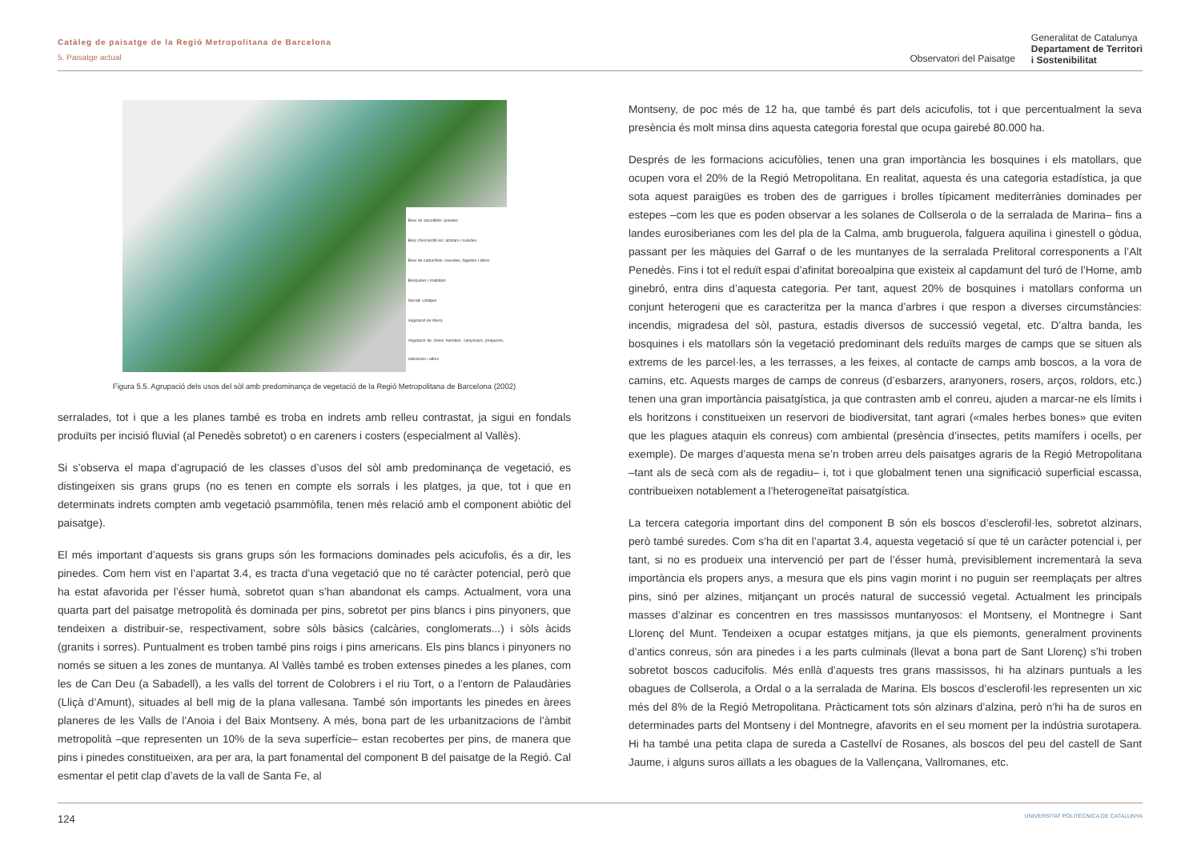Catàleg de paisatge de la Regió Metropolitana de Barcelona
5. Paisatge actual
Observatori del Paisatge
Generalitat de Catalunya
Departament de Territori
i Sostenibilitat
Bosc de aciculifolis: pinedes
Bosc d'esclerofil·les: alzinars i suredes
Bosc de caducifolis: rouredes, fagedes i altres
Bosquines i matollars
Sorrals i platges
Vegetació de ribera
Vegetació de zones humides: canyissars, jonqueres, saliconars i altres
Figura 5.5. Agrupació dels usos del sòl amb predominança de vegetació de la Regió Metropolitana de Barcelona (2002)
serralades, tot i que a les planes també es troba en indrets amb relleu contrastat, ja sigui en fondals produïts per incisió fluvial (al Penedès sobretot) o en careners i costers (especialment al Vallès).
Si s’observa el mapa d’agrupació de les classes d’usos del sòl amb predominança de vegetació, es distingeixen sis grans grups (no es tenen en compte els sorrals i les platges, ja que, tot i que en determinats indrets compten amb vegetació psammòfila, tenen més relació amb el component abiòtic del paisatge).
El més important d’aquests sis grans grups són les formacions dominades pels acicufolis, és a dir, les pinedes. Com hem vist en l’apartat 3.4, es tracta d’una vegetació que no té caràcter potencial, però que ha estat afavorida per l’ésser humà, sobretot quan s’han abandonat els camps. Actualment, vora una quarta part del paisatge metropolità és dominada per pins, sobretot per pins blancs i pins pinyoners, que tendeixen a distribuir-se, respectivament, sobre sòls bàsics (calcàries, conglomerats...) i sòls àcids (granits i sorres). Puntualment es troben també pins roigs i pins americans. Els pins blancs i pinyoners no només se situen a les zones de muntanya. Al Vallès també es troben extenses pinedes a les planes, com les de Can Deu (a Sabadell), a les valls del torrent de Colobrers i el riu Tort, o a l’entorn de Palaudàries (Lliçà d’Amunt), situades al bell mig de la plana vallesana. També són importants les pinedes en àrees planeres de les Valls de l’Anoia i del Baix Montseny. A més, bona part de les urbanitzacions de l’àmbit metropolità –que representen un 10% de la seva superfície– estan recobertes per pins, de manera que pins i pinedes constitueixen, ara per ara, la part fonamental del component B del paisatge de la Regió. Cal esmentar el petit clap d’avets de la vall de Santa Fe, al
Montseny, de poc més de 12 ha, que també és part dels acicufolis, tot i que percentualment la seva presència és molt minsa dins aquesta categoria forestal que ocupa gairebé 80.000 ha.
Després de les formacions acicufòlies, tenen una gran importància les bosquines i els matollars, que ocupen vora el 20% de la Regió Metropolitana. En realitat, aquesta és una categoria estadística, ja que sota aquest paraigües es troben des de garrigues i brolles típicament mediterrànies dominades per estepes –com les que es poden observar a les solanes de Collserola o de la serralada de Marina– fins a landes eurosiberianes com les del pla de la Calma, amb bruguerola, falguera aquilina i ginestell o gòdua, passant per les màquies del Garraf o de les muntanyes de la serralada Prelitoral corresponents a l’Alt Penedès. Fins i tot el reduït espai d’afinitat boreoalpina que existeix al capdamunt del turó de l’Home, amb ginebró, entra dins d’aquesta categoria. Per tant, aquest 20% de bosquines i matollars conforma un conjunt heterogeni que es caracteritza per la manca d’arbres i que respon a diverses circumstàncies: incendis, migradesa del sòl, pastura, estadis diversos de successió vegetal, etc. D’altra banda, les bosquines i els matollars són la vegetació predominant dels reduïts marges de camps que se situen als extrems de les parcel·les, a les terrasses, a les feixes, al contacte de camps amb boscos, a la vora de camins, etc. Aquests marges de camps de conreus (d’esbarzers, aranyoners, rosers, arços, roldors, etc.) tenen una gran importància paisatgística, ja que contrasten amb el conreu, ajuden a marcar-ne els límits i els horitzons i constitueixen un reservori de biodiversitat, tant agrari («males herbes bones» que eviten que les plagues ataquin els conreus) com ambiental (presència d’insectes, petits mamífers i ocells, per exemple). De marges d’aquesta mena se’n troben arreu dels paisatges agraris de la Regió Metropolitana –tant als de secà com als de regadiu– i, tot i que globalment tenen una significació superficial escassa, contribueixen notablement a l’heterogeneïtat paisatgística.
La tercera categoria important dins del component B són els boscos d’esclerofil·les, sobretot alzinars, però també suredes. Com s’ha dit en l’apartat 3.4, aquesta vegetació sí que té un caràcter potencial i, per tant, si no es produeix una intervenció per part de l’ésser humà, previsiblement incrementarà la seva importància els propers anys, a mesura que els pins vagin morint i no puguin ser reemplaçats per altres pins, sinó per alzines, mitjançant un procés natural de successió vegetal. Actualment les principals masses d’alzinar es concentren en tres massissos muntanyosos: el Montseny, el Montnegre i Sant Llorenç del Munt. Tendeixen a ocupar estatges mitjans, ja que els piemonts, generalment provinents d’antics conreus, són ara pinedes i a les parts culminals (llevat a bona part de Sant Llorenç) s’hi troben sobretot boscos caducifolis. Més enllà d’aquests tres grans massissos, hi ha alzinars puntuals a les obagues de Collserola, a Ordal o a la serralada de Marina. Els boscos d’esclerofil·les representen un xic més del 8% de la Regió Metropolitana. Pràcticament tots són alzinars d’alzina, però n’hi ha de suros en determinades parts del Montseny i del Montnegre, afavorits en el seu moment per la indústria surotapera. Hi ha també una petita clapa de sureda a Castellví de Rosanes, als boscos del peu del castell de Sant Jaume, i alguns suros aïllats a les obagues de la Vallençana, Vallromanes, etc.
124 UNIVERSITAT POLITÈCNICA DE CATALUNYA